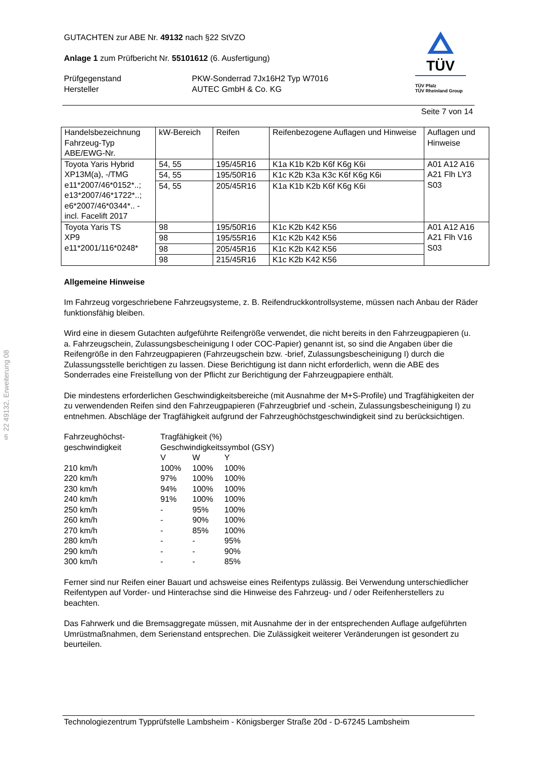§ 22 49132, Erweiterung 08
GUTACHTEN zur ABE Nr. 49132 nach §22 StVZO
Anlage 1 zum Prüfbericht Nr. 55101612 (6. Ausfertigung)
Prüfgegenstand
Hersteller
PKW-Sonderrad 7Jx16H2 Typ W7016
AUTEC GmbH & Co. KG
TÜV
TÜV Pfalz
TÜV Rheinland Group
Seite 7 von 14
| Handelsbezeichnung Fahrzeug-Typ ABE/EWG-Nr. | kW-Bereich | Reifen | Reifenbezogene Auflagen und Hinweise | Auflagen und Hinweise |
| Toyota Yaris Hybrid XP13M(a), -/TMG e11*2007/46*0152*..; e13*2007/46*1722*..; e6*2007/46*0344*.. - incl. Facelift 2017 | 54, 55 | 195/45R16 | K1a K1b K2b K6f K6g K6i | A01 A12 A16 A21 Flh LY3 S03 |
| | 54, 55 | 195/50R16 | K1c K2b K3a K3c K6f K6g K6i | |
| | 54, 55 | 205/45R16 | K1a K1b K2b K6f K6g K6i | |
| Toyota Yaris TS XP9 e11*2001/116*0248* | 98 | 195/50R16 | K1c K2b K42 K56 | A01 A12 A16 A21 Flh V16 S03 |
| | 98 | 195/55R16 | K1c K2b K42 K56 | |
| | 98 | 205/45R16 | K1c K2b K42 K56 | |
| | 98 | 215/45R16 | K1c K2b K42 K56 | |
Allgemeine Hinweise
Im Fahrzeug vorgeschriebene Fahrzeugsysteme, z. B. Reifendruckkontrollsysteme, müssen nach Anbau der Räder funktionsfähig bleiben.
Wird eine in diesem Gutachten aufgeführte Reifengröße verwendet, die nicht bereits in den Fahrzeugpapieren (u. a. Fahrzeugschein, Zulassungsbescheinigung I oder COC-Papier) genannt ist, so sind die Angaben über die Reifengröße in den Fahrzeugpapieren (Fahrzeugschein bzw. -brief, Zulassungsbescheinigung I) durch die Zulassungsstelle berichtigen zu lassen. Diese Berichtigung ist dann nicht erforderlich, wenn die ABE des Sonderrades eine Freistellung von der Pflicht zur Berichtigung der Fahrzeugpapiere enthält.
Die mindestens erforderlichen Geschwindigkeitsbereiche (mit Ausnahme der M+S-Profile) und Tragfähigkeiten der zu verwendenden Reifen sind den Fahrzeugpapieren (Fahrzeugbrief und -schein, Zulassungsbescheinigung I) zu entnehmen. Abschläge der Tragfähigkeit aufgrund der Fahrzeughöchstgeschwindigkeit sind zu berücksichtigen.
| Fahrzeughöchst- geschwindigkeit | Tragfähigkeit (%) Geschwindigkeitssymbol (GSY) | | |
| | V | W | Y |
| 210 km/h | 100% | 100% | 100% |
| 220 km/h | 97% | 100% | 100% |
| 230 km/h | 94% | 100% | 100% |
| 240 km/h | 91% | 100% | 100% |
| 250 km/h | - | 95% | 100% |
| 260 km/h | - | 90% | 100% |
| 270 km/h | - | 85% | 100% |
| 280 km/h | - | - | 95% |
| 290 km/h | - | - | 90% |
| 300 km/h | - | - | 85% |
Ferner sind nur Reifen einer Bauart und achsweise eines Reifentyps zulässig. Bei Verwendung unterschiedlicher Reifentypen auf Vorder- und Hinterachse sind die Hinweise des Fahrzeug- und / oder Reifenherstellers zu beachten.
Das Fahrwerk und die Bremsaggregate müssen, mit Ausnahme der in der entsprechenden Auflage aufgeführten Umrüstmaßnahmen, dem Serienstand entsprechen. Die Zulässigkeit weiterer Veränderungen ist gesondert zu beurteilen.
Technologiezentrum Typprüfstelle Lambsheim - Königsberger Straße 20d - D-67245 Lambsheim